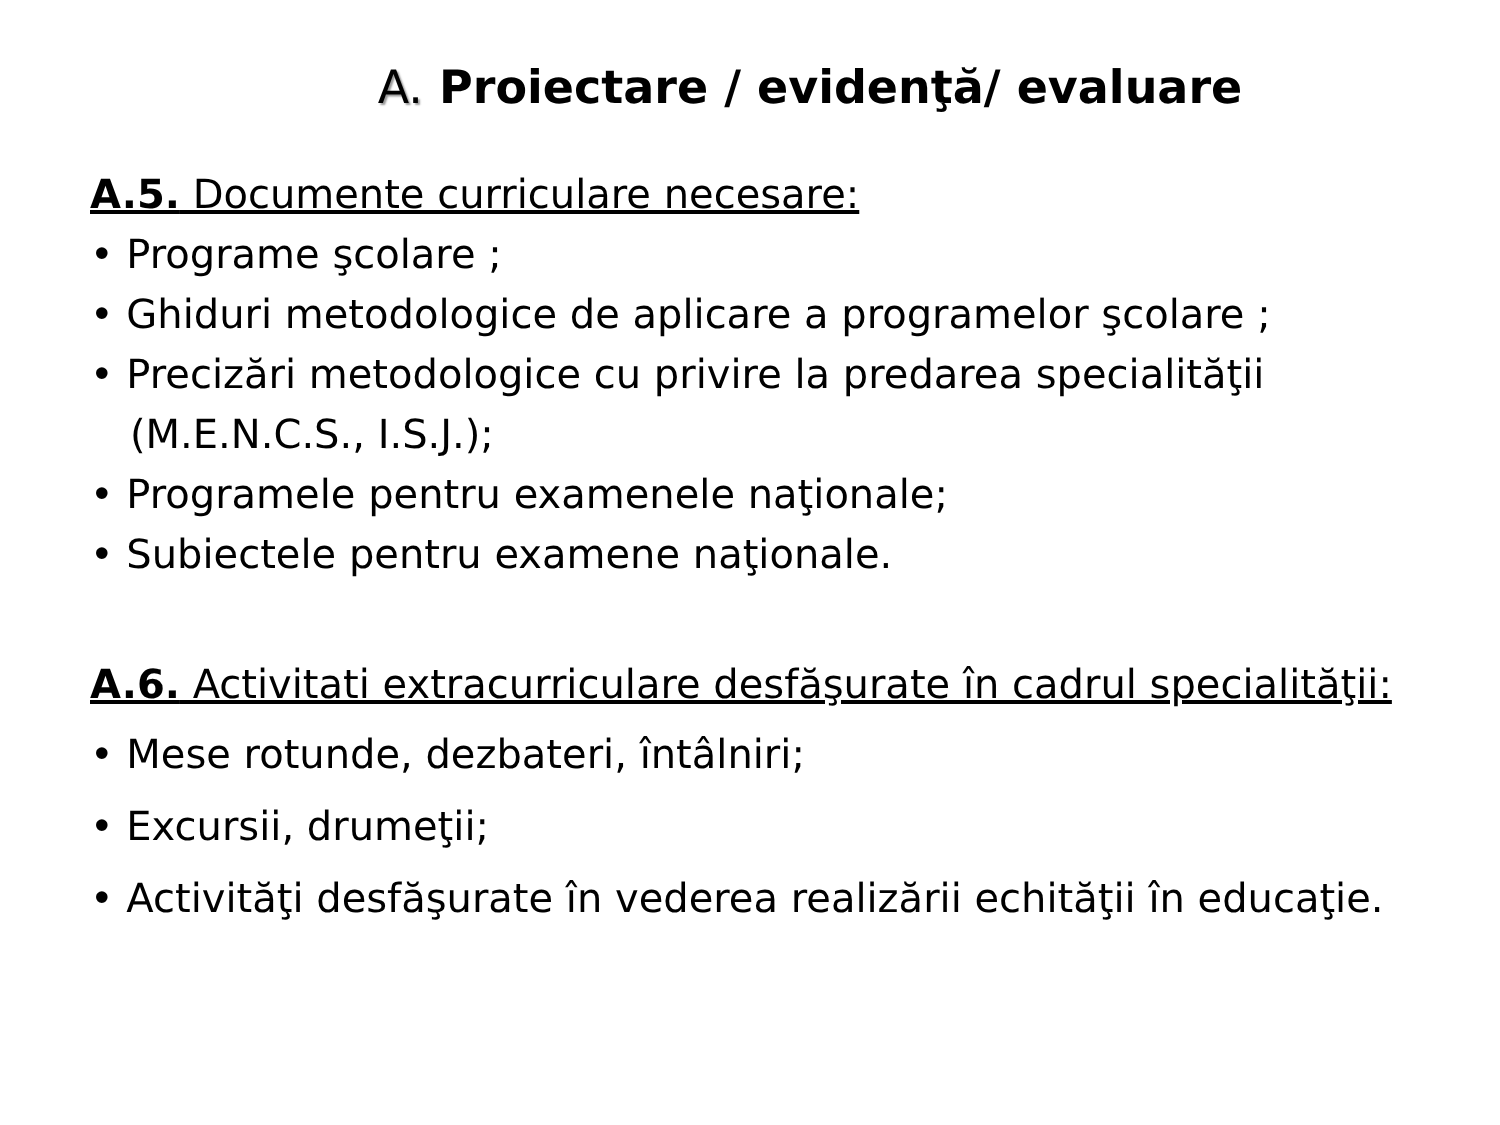A. Proiectare / evidenţă/ evaluare
A.5. Documente curriculare necesare:
• Programe şcolare ;
• Ghiduri metodologice de aplicare a programelor şcolare ;
• Precizări metodologice cu privire la predarea specialităţii
(M.E.N.C.S., I.S.J.);
• Programele pentru examenele naţionale;
• Subiectele pentru examene naţionale.
A.6. Activitati extracurriculare desfăşurate în cadrul specialităţii:
• Mese rotunde, dezbateri, întâlniri;
• Excursii, drumeţii;
• Activităţi desfăşurate în vederea realizării echităţii în educaţie.